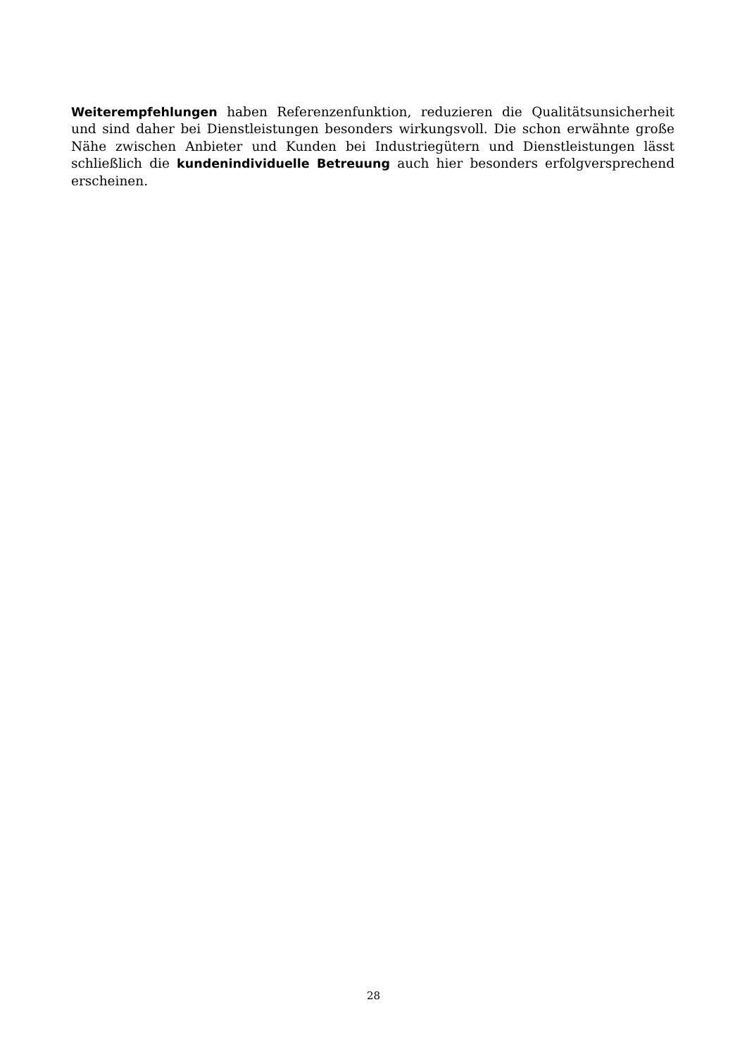Weiterempfehlungen haben Referenzenfunktion, reduzieren die Qualitätsunsicherheit und sind daher bei Dienstleistungen besonders wirkungsvoll. Die schon erwähnte große Nähe zwischen Anbieter und Kunden bei Industriegütern und Dienstleistungen lässt schließlich die kundenindividuelle Betreuung auch hier besonders erfolgversprechend erscheinen.
28